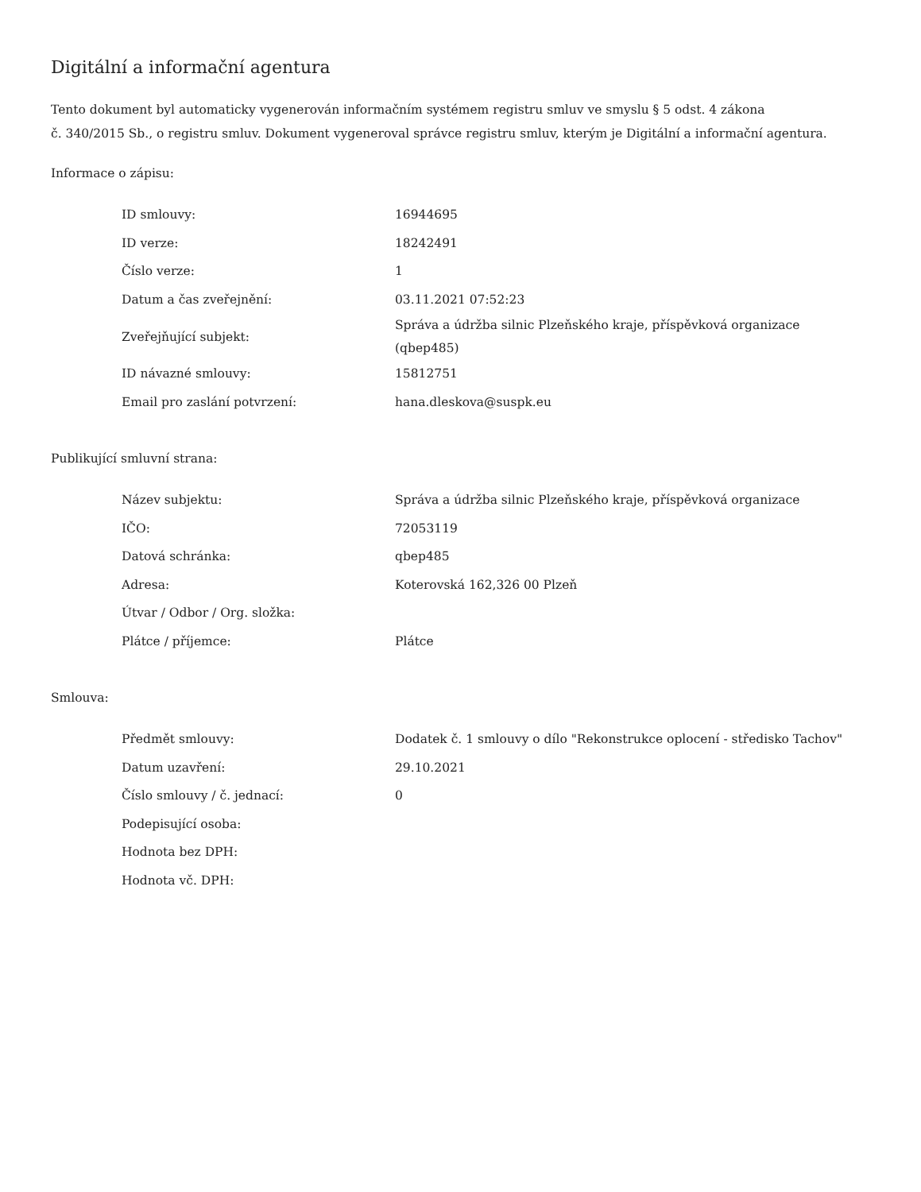Digitální a informační agentura
Tento dokument byl automaticky vygenerován informačním systémem registru smluv ve smyslu § 5 odst. 4 zákona
č. 340/2015 Sb., o registru smluv. Dokument vygeneroval správce registru smluv, kterým je Digitální a informační agentura.
Informace o zápisu:
| ID smlouvy: | 16944695 |
| ID verze: | 18242491 |
| Číslo verze: | 1 |
| Datum a čas zveřejnění: | 03.11.2021 07:52:23 |
| Zveřejňující subjekt: | Správa a údržba silnic Plzeňského kraje, příspěvková organizace (qbep485) |
| ID návazné smlouvy: | 15812751 |
| Email pro zaslání potvrzení: | hana.dleskova@suspk.eu |
Publikující smluvní strana:
| Název subjektu: | Správa a údržba silnic Plzeňského kraje, příspěvková organizace |
| IČO: | 72053119 |
| Datová schránka: | qbep485 |
| Adresa: | Koterovská 162,326 00 Plzeň |
| Útvar / Odbor / Org. složka: | |
| Plátce / příjemce: | Plátce |
Smlouva:
| Předmět smlouvy: | Dodatek č. 1 smlouvy o dílo "Rekonstrukce oplocení - středisko Tachov" |
| Datum uzavření: | 29.10.2021 |
| Číslo smlouvy / č. jednací: | 0 |
| Podepisující osoba: | |
| Hodnota bez DPH: | |
| Hodnota vč. DPH: | |